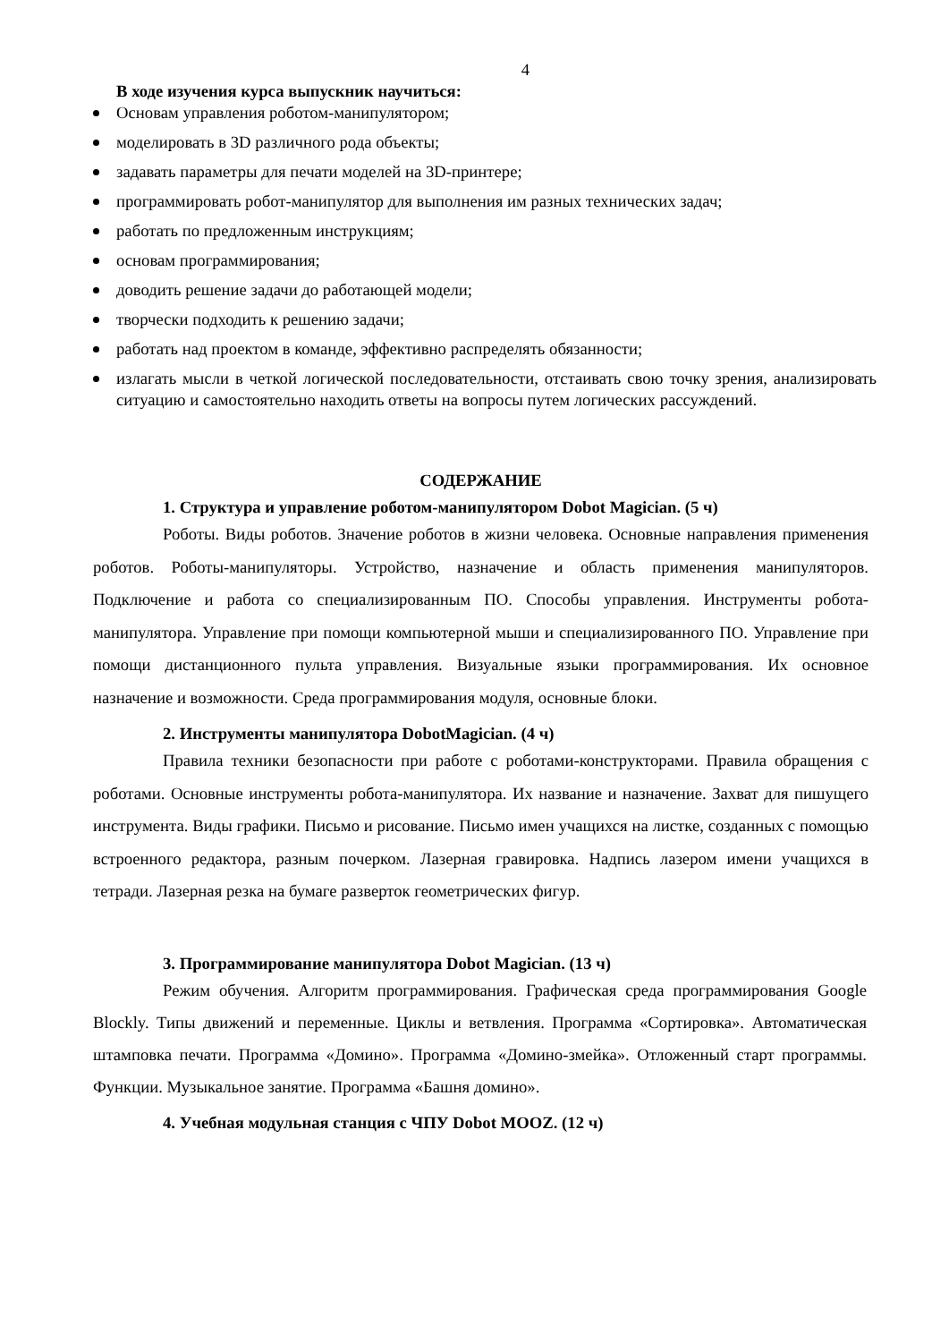4
В ходе изучения курса выпускник научиться:
Основам управления роботом-манипулятором;
моделировать в 3D различного рода объекты;
задавать параметры для печати моделей на 3D-принтере;
программировать робот-манипулятор для выполнения им разных технических задач;
работать по предложенным инструкциям;
основам программирования;
доводить решение задачи до работающей модели;
творчески подходить к решению задачи;
работать над проектом в команде, эффективно распределять обязанности;
излагать мысли в четкой логической последовательности, отстаивать свою точку зрения, анализировать ситуацию и самостоятельно находить ответы на вопросы путем логических рассуждений.
СОДЕРЖАНИЕ
1. Структура и управление роботом-манипулятором Dobot Magician. (5 ч)
Роботы. Виды роботов. Значение роботов в жизни человека. Основные направления применения роботов. Роботы-манипуляторы. Устройство, назначение и область применения манипуляторов. Подключение и работа со специализированным ПО. Способы управления. Инструменты робота-манипулятора. Управление при помощи компьютерной мыши и специализированного ПО. Управление при помощи дистанционного пульта управления. Визуальные языки программирования. Их основное назначение и возможности. Среда программирования модуля, основные блоки.
2. Инструменты манипулятора DobotMagician. (4 ч)
Правила техники безопасности при работе с роботами-конструкторами. Правила обращения с роботами. Основные инструменты робота-манипулятора. Их название и назначение. Захват для пишущего инструмента. Виды графики. Письмо и рисование. Письмо имен учащихся на листке, созданных с помощью встроенного редактора, разным почерком. Лазерная гравировка. Надпись лазером имени учащихся в тетради. Лазерная резка на бумаге разверток геометрических фигур.
3. Программирование манипулятора Dobot Magician. (13 ч)
Режим обучения. Алгоритм программирования. Графическая среда программирования Google Blockly. Типы движений и переменные. Циклы и ветвления. Программа «Сортировка». Автоматическая штамповка печати. Программа «Домино». Программа «Домино-змейка». Отложенный старт программы. Функции. Музыкальное занятие. Программа «Башня домино».
4. Учебная модульная станция с ЧПУ Dobot MOOZ. (12 ч)